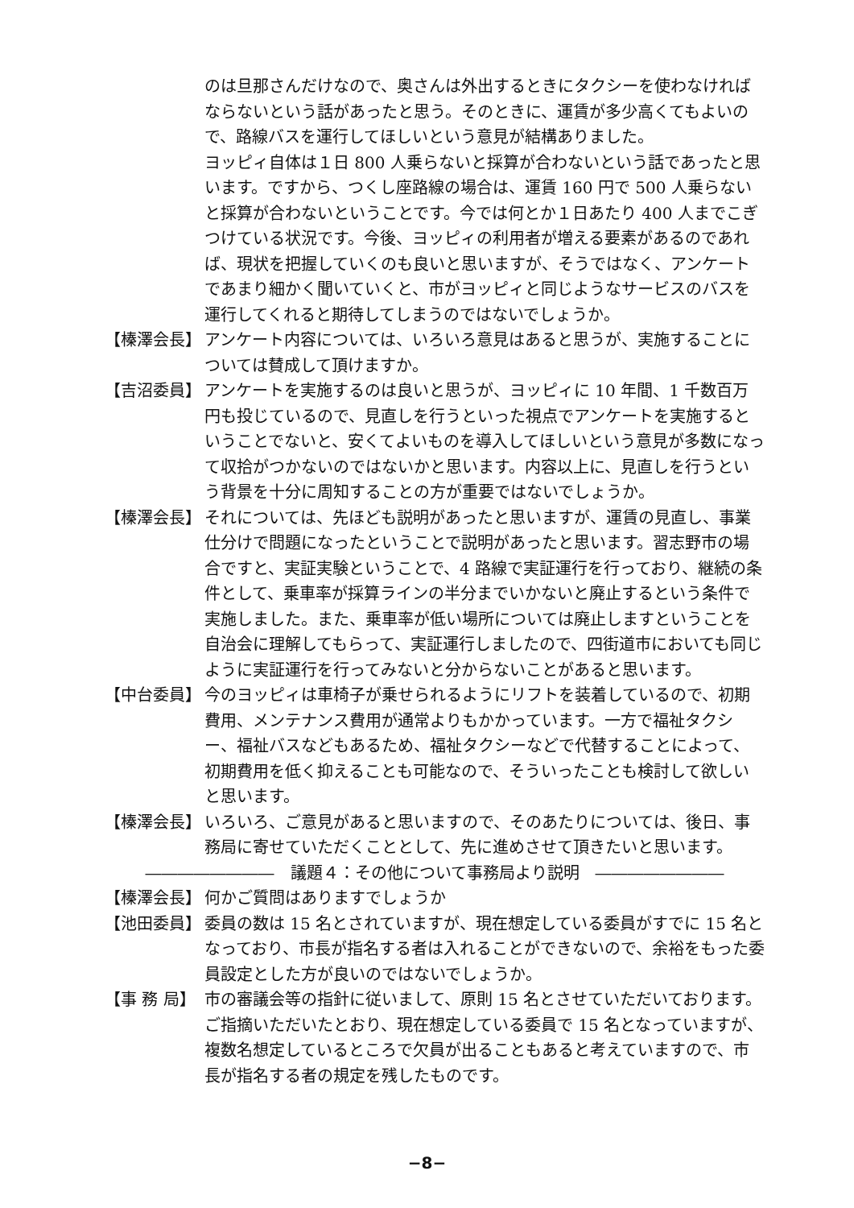のは旦那さんだけなので、奥さんは外出するときにタクシーを使わなければならないという話があったと思う。そのときに、運賃が多少高くてもよいので、路線バスを運行してほしいという意見が結構ありました。
ヨッピィ自体は１日 800 人乗らないと採算が合わないという話であったと思います。ですから、つくし座路線の場合は、運賃 160 円で 500 人乗らないと採算が合わないということです。今では何とか１日あたり 400 人までこぎつけている状況です。今後、ヨッピィの利用者が増える要素があるのであれば、現状を把握していくのも良いと思いますが、そうではなく、アンケートであまり細かく聞いていくと、市がヨッピィと同じようなサービスのバスを運行してくれると期待してしまうのではないでしょうか。
【榛澤会長】 アンケート内容については、いろいろ意見はあると思うが、実施することについては賛成して頂けますか。
【吉沼委員】 アンケートを実施するのは良いと思うが、ヨッピィに 10 年間、1 千数百万円も投じているので、見直しを行うといった視点でアンケートを実施するということでないと、安くてよいものを導入してほしいという意見が多数になって収拾がつかないのではないかと思います。内容以上に、見直しを行うという背景を十分に周知することの方が重要ではないでしょうか。
【榛澤会長】 それについては、先ほども説明があったと思いますが、運賃の見直し、事業仕分けで問題になったということで説明があったと思います。習志野市の場合ですと、実証実験ということで、4 路線で実証運行を行っており、継続の条件として、乗車率が採算ラインの半分までいかないと廃止するという条件で実施しました。また、乗車率が低い場所については廃止しますということを自治会に理解してもらって、実証運行しましたので、四街道市においても同じように実証運行を行ってみないと分からないことがあると思います。
【中台委員】 今のヨッピィは車椅子が乗せられるようにリフトを装着しているので、初期費用、メンテナンス費用が通常よりもかかっています。一方で福祉タクシー、福祉バスなどもあるため、福祉タクシーなどで代替することによって、初期費用を低く抑えることも可能なので、そういったことも検討して欲しいと思います。
【榛澤会長】 いろいろ、ご意見があると思いますので、そのあたりについては、後日、事務局に寄せていただくこととして、先に進めさせて頂きたいと思います。
――――――――　議題４：その他について事務局より説明　――――――――
【榛澤会長】 何かご質問はありますでしょうか
【池田委員】 委員の数は 15 名とされていますが、現在想定している委員がすでに 15 名となっており、市長が指名する者は入れることができないので、余裕をもった委員設定とした方が良いのではないでしょうか。
【事 務 局】 市の審議会等の指針に従いまして、原則 15 名とさせていただいております。ご指摘いただいたとおり、現在想定している委員で 15 名となっていますが、複数名想定しているところで欠員が出ることもあると考えていますので、市長が指名する者の規定を残したものです。
−8−